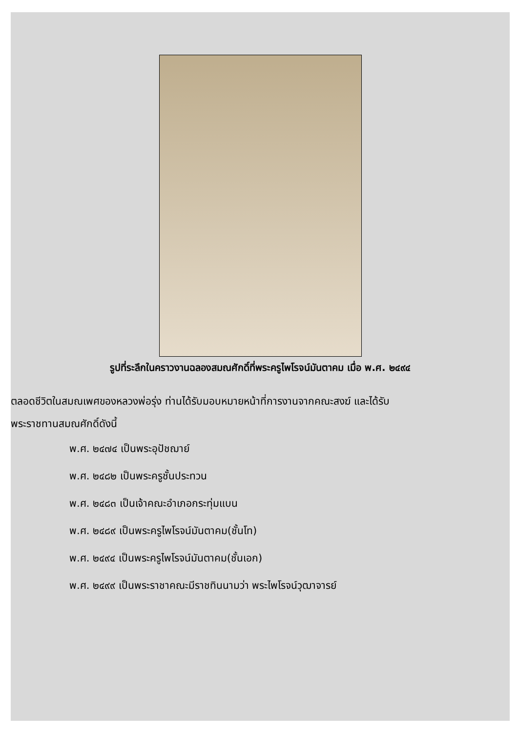รูปที่ระลึกในคราวงานฉลองสมณศักดิ์ที่พระครูไพโรจน์มันตาคม เมื่อ พ.ศ. ๒๔๙๔
ตลอดชีวิตในสมณเพศของหลวงพ่อรุ่ง ท่านได้รับมอบหมายหน้าที่การงานจากคณะสงฆ์ และได้รับ
พระราชทานสมณศักดิ์ดังนี้
พ.ศ. ๒๔๗๔ เป็นพระอุปัชฌาย์
พ.ศ. ๒๔๘๒ เป็นพระครูชั้นประทวน
พ.ศ. ๒๔๘๓ เป็นเจ้าคณะอำเภอกระทุ่มแบน
พ.ศ. ๒๔๘๙ เป็นพระครูไพโรจน์มันตาคม(ชั้นโท)
พ.ศ. ๒๔๙๔ เป็นพระครูไพโรจน์มันตาคม(ชั้นเอก)
พ.ศ. ๒๔๙๙ เป็นพระราชาคณะมีราชทินนามว่า พระไพโรจน์วุฒาจารย์